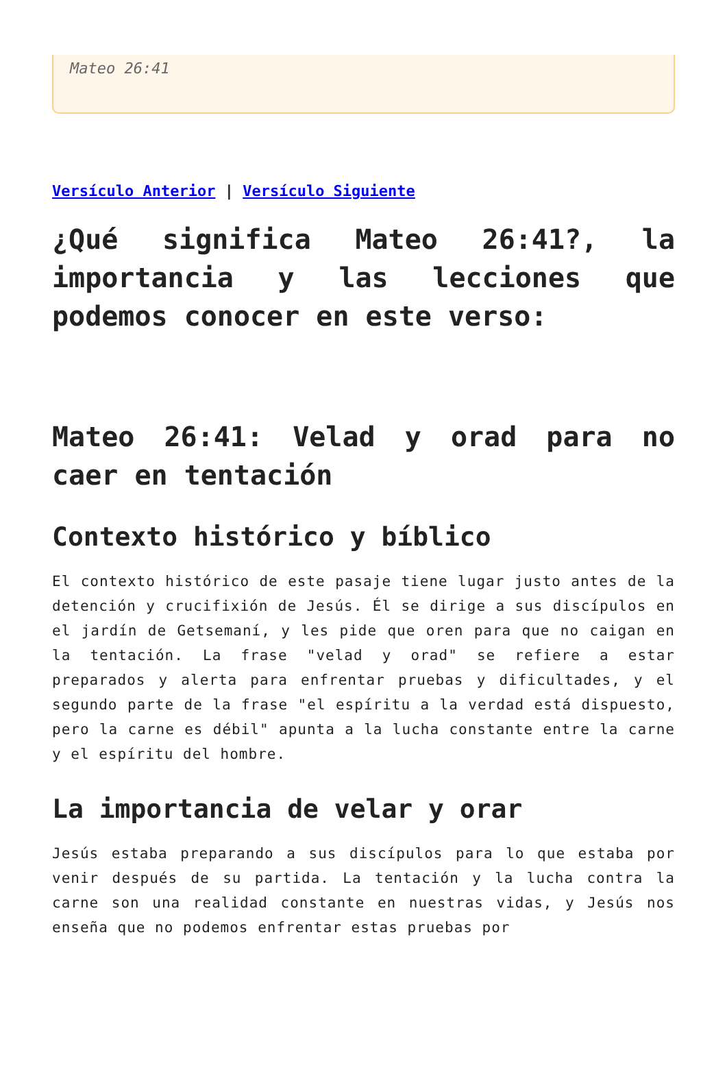Mateo 26:41
Versículo Anterior | Versículo Siguiente
¿Qué significa Mateo 26:41?, la importancia y las lecciones que podemos conocer en este verso:
Mateo 26:41: Velad y orad para no caer en tentación
Contexto histórico y bíblico
El contexto histórico de este pasaje tiene lugar justo antes de la detención y crucifixión de Jesús. Él se dirige a sus discípulos en el jardín de Getsemaní, y les pide que oren para que no caigan en la tentación. La frase "velad y orad" se refiere a estar preparados y alerta para enfrentar pruebas y dificultades, y el segundo parte de la frase "el espíritu a la verdad está dispuesto, pero la carne es débil" apunta a la lucha constante entre la carne y el espíritu del hombre.
La importancia de velar y orar
Jesús estaba preparando a sus discípulos para lo que estaba por venir después de su partida. La tentación y la lucha contra la carne son una realidad constante en nuestras vidas, y Jesús nos enseña que no podemos enfrentar estas pruebas por